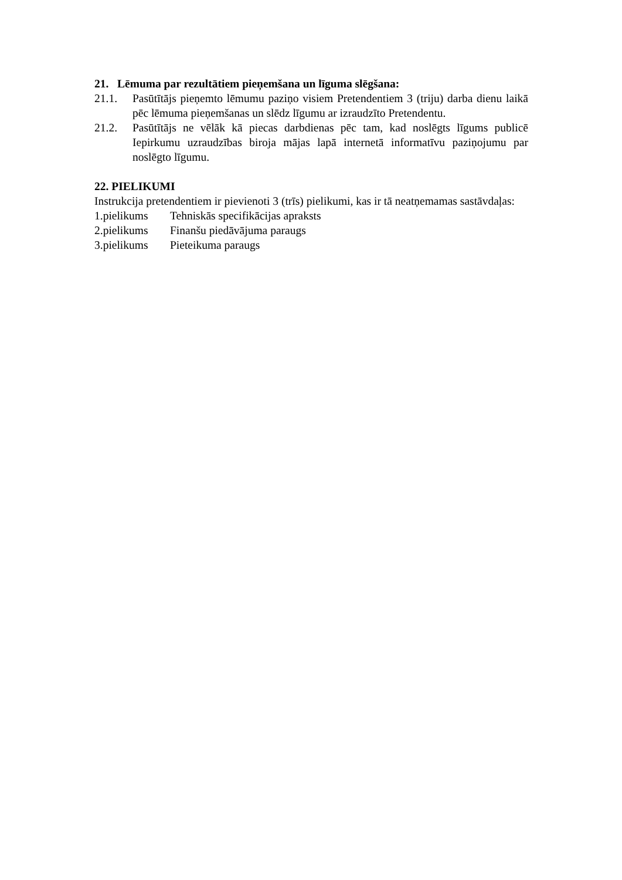21. Lēmuma par rezultātiem pieņemšana un līguma slēgšana:
21.1. Pasūtītājs pieņemto lēmumu paziņo visiem Pretendentiem 3 (triju) darba dienu laikā pēc lēmuma pieņemšanas un slēdz līgumu ar izraudzīto Pretendentu.
21.2. Pasūtītājs ne vēlāk kā piecas darbdienas pēc tam, kad noslēgts līgums publicē Iepirkumu uzraudzības biroja mājas lapā internetā informatīvu paziņojumu par noslēgto līgumu.
22. PIELIKUMI
Instrukcija pretendentiem ir pievienoti 3 (trīs) pielikumi, kas ir tā neatņemamas sastāvdaļas:
1.pielikums Tehniskās specifikācijas apraksts
2.pielikums Finanšu piedāvājuma paraugs
3.pielikums Pieteikuma paraugs